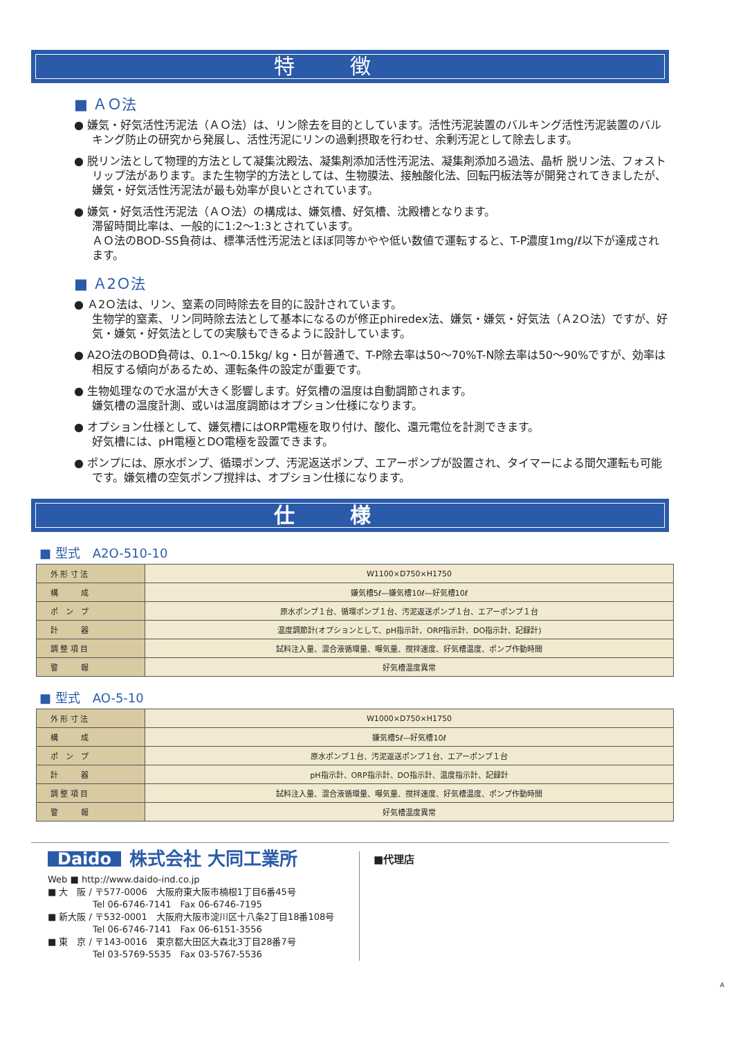特徴
■ ＡＯ法
● 嫌気・好気活性汚泥法（ＡＯ法）は、リン除去を目的としています。活性汚泥装置のバルキング活性汚泥装置のバルキング防止の研究から発展し、活性汚泥にリンの過剰摂取を行わせ、余剰汚泥として除去します。
● 脱リン法として物理的方法として凝集沈殿法、凝集剤添加活性汚泥法、凝集剤添加ろ過法、晶析 脱リン法、フォストリップ法があります。また生物学的方法としては、生物膜法、接触酸化法、回転円板法等が開発されてきましたが、嫌気・好気活性汚泥法が最も効率が良いとされています。
● 嫌気・好気活性汚泥法（ＡＯ法）の構成は、嫌気槽、好気槽、沈殿槽となります。
滞留時間比率は、一般的に1:2〜1:3とされています。
ＡＯ法のBOD-SS負荷は、標準活性汚泥法とほぼ同等かやや低い数値で運転すると、T-P濃度1mg/ℓ以下が達成されます。
■ Ａ2Ｏ法
● Ａ2Ｏ法は、リン、窒素の同時除去を目的に設計されています。
生物学的窒素、リン同時除去法として基本になるのが修正phiredex法、嫌気・嫌気・好気法（Ａ2Ｏ法）ですが、好気・嫌気・好気法としての実験もできるように設計しています。
● A2O法のBOD負荷は、0.1〜0.15kg/ kg・日が普通で、T-P除去率は50〜70%T-N除去率は50〜90%ですが、効率は相反する傾向があるため、運転条件の設定が重要です。
● 生物処理なので水温が大きく影響します。好気槽の温度は自動調節されます。
嫌気槽の温度計測、或いは温度調節はオプション仕様になります。
● オプション仕様として、嫌気槽にはORP電極を取り付け、酸化、還元電位を計測できます。
好気槽には、pH電極とDO電極を設置できます。
● ポンプには、原水ポンプ、循環ポンプ、汚泥返送ポンプ、エアーポンプが設置され、タイマーによる間欠運転も可能です。嫌気槽の空気ポンプ撹拌は、オプション仕様になります。
仕様
■ 型式　A2O-510-10
| 外 形 寸 法 | W1100×D750×H1750 |
| 構 成 | 嫌気槽5ℓ—嫌気槽10ℓ—好気槽10ℓ |
| ポ ン プ | 原水ポンプ１台、循環ポンプ１台、汚泥返送ポンプ１台、エアーポンプ１台 |
| 計 器 | 温度調節計(オプションとして、pH指示計、ORP指示計、DO指示計、記録計) |
| 調 整 項 目 | 試料注入量、混合液循環量、曝気量、撹拌速度、好気槽温度、ポンプ作動時間 |
| 警 報 | 好気槽温度異常 |
■ 型式　AO-5-10
| 外 形 寸 法 | W1000×D750×H1750 |
| 構 成 | 嫌気槽5ℓ—好気槽10ℓ |
| ポ ン プ | 原水ポンプ１台、汚泥返送ポンプ１台、エアーポンプ１台 |
| 計 器 | pH指示計、ORP指示計、DO指示計、温度指示計、記録計 |
| 調 整 項 目 | 試料注入量、混合液循環量、曝気量、撹拌速度、好気槽温度、ポンプ作動時間 |
| 警 報 | 好気槽温度異常 |
Daido 株式会社 大同工業所
Web ■ http://www.daido-ind.co.jp
■ 大　阪 / 〒577-0006　大阪府東大阪市楠根1丁目6番45号
　　　　　Tel 06-6746-7141　Fax 06-6746-7195
■ 新大阪 / 〒532-0001　大阪府大阪市淀川区十八条2丁目18番108号
　　　　　Tel 06-6746-7141　Fax 06-6151-3556
■ 東　京 / 〒143-0016　東京都大田区大森北3丁目28番7号
　　　　　Tel 03-5769-5535　Fax 03-5767-5536
■代理店
A